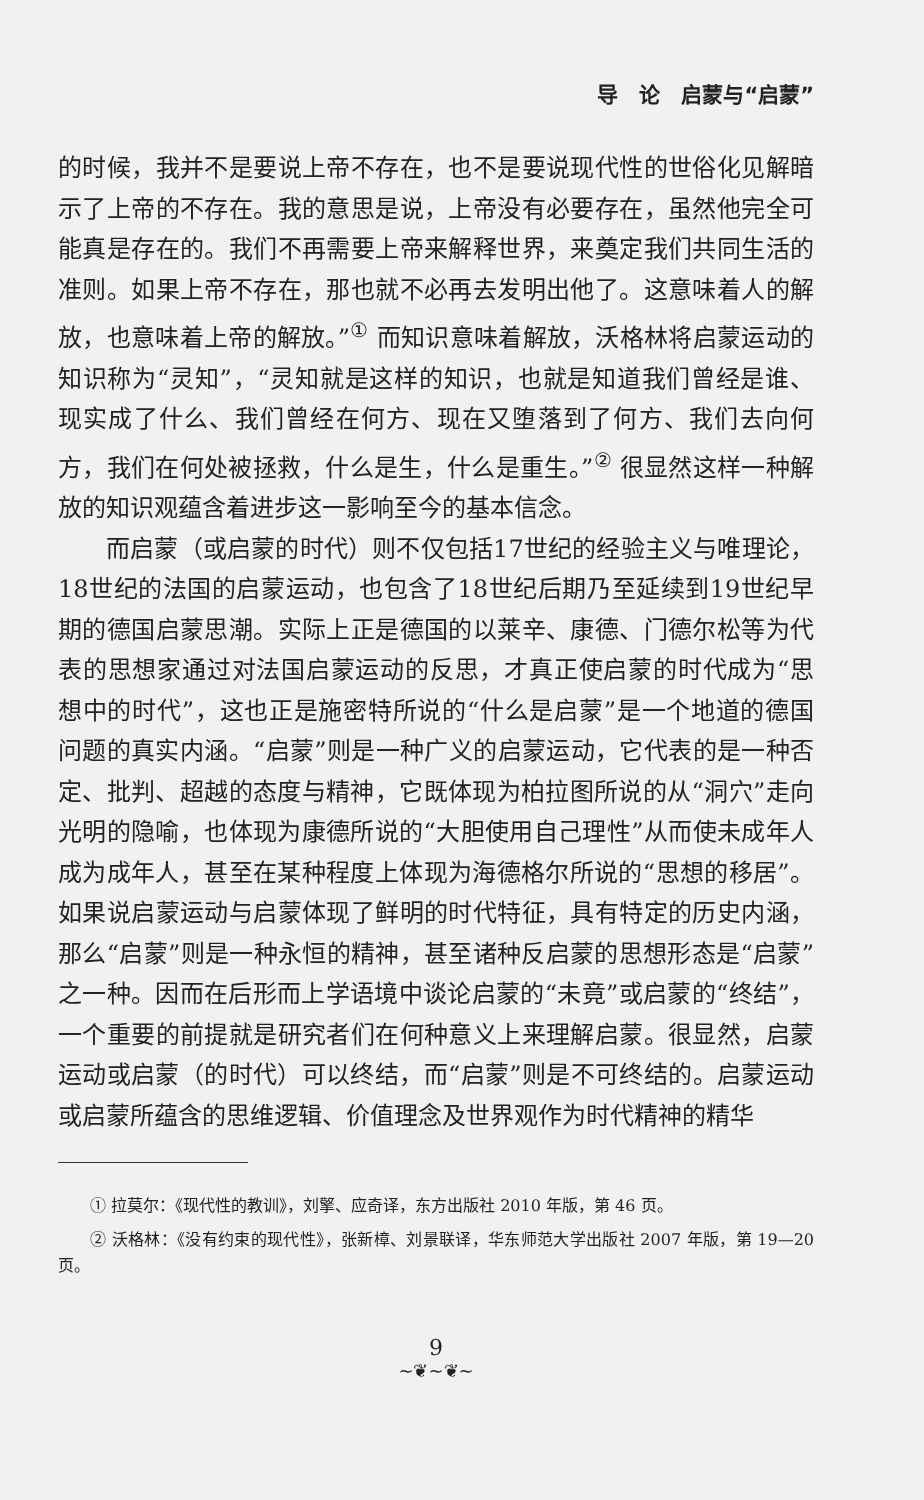导　论　启蒙与“启蒙”
的时候，我并不是要说上帝不存在，也不是要说现代性的世俗化见解暗示了上帝的不存在。我的意思是说，上帝没有必要存在，虽然他完全可能真是存在的。我们不再需要上帝来解释世界，来奠定我们共同生活的准则。如果上帝不存在，那也就不必再去发明出他了。这意味着人的解放，也意味着上帝的解放。”<sup>①</sup> 而知识意味着解放，沃格林将启蒙运动的知识称为“灵知”，“灵知就是这样的知识，也就是知道我们曾经是谁、现实成了什么、我们曾经在何方、现在又堕落到了何方、我们去向何方，我们在何处被拯救，什么是生，什么是重生。”<sup>②</sup> 很显然这样一种解放的知识观蕴含着进步这一影响至今的基本信念。
而启蒙（或启蒙的时代）则不仅包括17世纪的经验主义与唯理论，18世纪的法国的启蒙运动，也包含了18世纪后期乃至延续到19世纪早期的德国启蒙思潮。实际上正是德国的以莱辛、康德、门德尔松等为代表的思想家通过对法国启蒙运动的反思，才真正使启蒙的时代成为“思想中的时代”，这也正是施密特所说的“什么是启蒙”是一个地道的德国问题的真实内涵。“启蒙”则是一种广义的启蒙运动，它代表的是一种否定、批判、超越的态度与精神，它既体现为柏拉图所说的从“洞穴”走向光明的隐喻，也体现为康德所说的“大胆使用自己理性”从而使未成年人成为成年人，甚至在某种程度上体现为海德格尔所说的“思想的移居”。如果说启蒙运动与启蒙体现了鲜明的时代特征，具有特定的历史内涵，那么“启蒙”则是一种永恒的精神，甚至诸种反启蒙的思想形态是“启蒙”之一种。因而在后形而上学语境中谈论启蒙的“未竟”或启蒙的“终结”，一个重要的前提就是研究者们在何种意义上来理解启蒙。很显然，启蒙运动或启蒙（的时代）可以终结，而“启蒙”则是不可终结的。启蒙运动或启蒙所蕴含的思维逻辑、价值理念及世界观作为时代精神的精华
① 拉莫尔：《现代性的教训》，刘擎、应奇译，东方出版社 2010 年版，第 46 页。
② 沃格林：《没有约束的现代性》，张新樟、刘景联译，华东师范大学出版社 2007 年版，第 19—20 页。
9
~❦~❦~